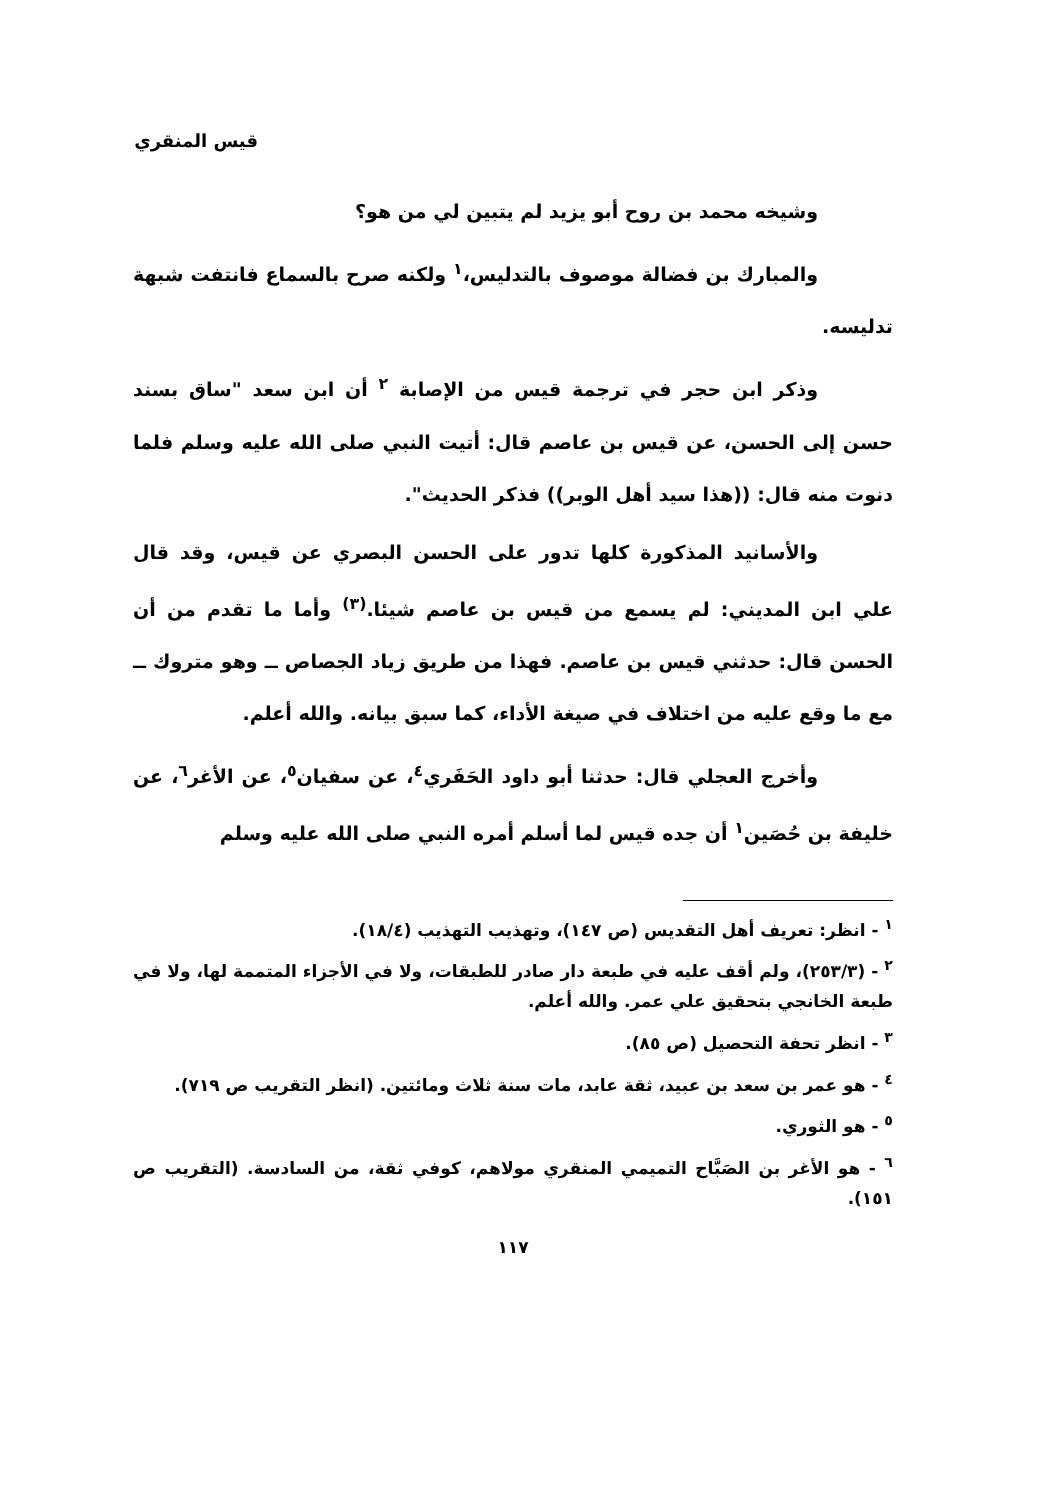قيس المنقري
وشيخه محمد بن روح أبو يزيد لم يتبين لي من هو؟
والمبارك بن فضالة موصوف بالتدليس،<sup>١</sup> ولكنه صرح بالسماع فانتفت شبهة تدليسه.
وذكر ابن حجر في ترجمة قيس من الإصابة <sup>٢</sup> أن ابن سعد "ساق بسند حسن إلى الحسن، عن قيس بن عاصم قال: أتيت النبي صلى الله عليه وسلم فلما دنوت منه قال: ((هذا سيد أهل الوبر)) فذكر الحديث".
والأسانيد المذكورة كلها تدور على الحسن البصري عن قيس، وقد قال علي ابن المديني: لم يسمع من قيس بن عاصم شيئا.<sup>(٣)</sup> وأما ما تقدم من أن الحسن قال: حدثني قيس بن عاصم. فهذا من طريق زياد الجصاص ــ وهو متروك ــ مع ما وقع عليه من اختلاف في صيغة الأداء، كما سبق بيانه. والله أعلم.
وأخرج العجلي قال: حدثنا أبو داود الحَفَري<sup>٤</sup>، عن سفيان<sup>٥</sup>، عن الأغر<sup>٦</sup>، عن خليفة بن حُصَين<sup>١</sup> أن جده قيس لما أسلم أمره النبي صلى الله عليه وسلم
<sup>١</sup> - انظر: تعريف أهل التقديس (ص ١٤٧)، وتهذيب التهذيب (١٨/٤).
<sup>٢</sup> - (٢٥٣/٣)، ولم أقف عليه في طبعة دار صادر للطبقات، ولا في الأجزاء المتممة لها، ولا في طبعة الخانجي بتحقيق علي عمر. والله أعلم.
<sup>٣</sup> - انظر تحفة التحصيل (ص ٨٥).
<sup>٤</sup> - هو عمر بن سعد بن عبيد، ثقة عابد، مات سنة ثلاث ومائتين. (انظر التقريب ص ٧١٩).
<sup>٥</sup> - هو الثوري.
<sup>٦</sup> - هو الأغر بن الصَبَّاح التميمي المنقري مولاهم، كوفي ثقة، من السادسة. (التقريب ص ١٥١).
١١٧